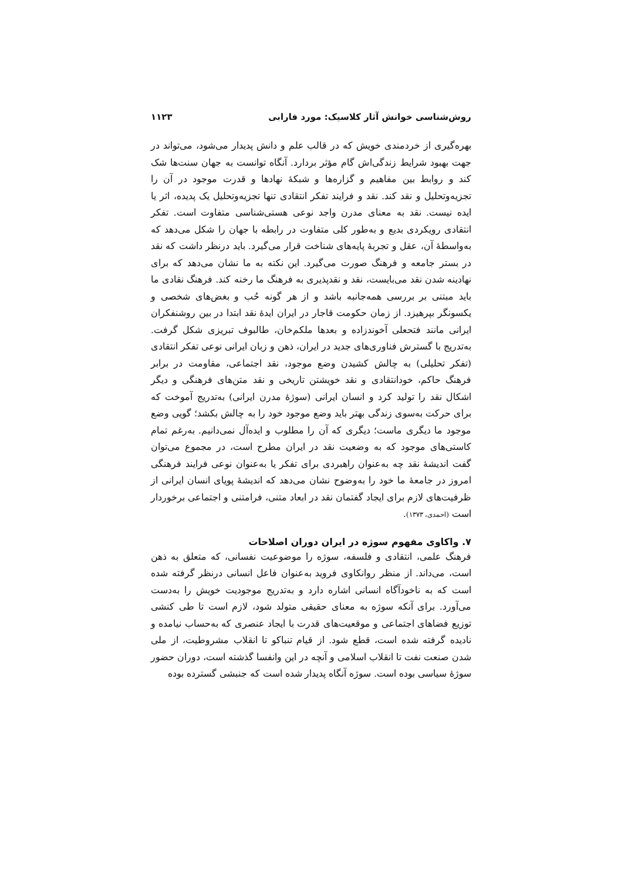روش‌شناسی خوانش آثار کلاسیک: مورد فارابی ۱۱۲۳
بهره‌گیری از خردمندی خویش که در قالب علم و دانش پدیدار می‌شود، می‌تواند در جهت بهبود شرایط زندگی‌اش گام مؤثر بردارد. آنگاه توانست به جهان سنت‌ها شک کند و روابط بین مفاهیم و گزاره‌ها و شبکهٔ نهادها و قدرت موجود در آن را تجزیه‌وتحلیل و نقد کند. نقد و فرایند تفکر انتقادی تنها تجزیه‌وتحلیل یک پدیده، اثر یا ایده نیست. نقد به معنای مدرن واجد نوعی هستی‌شناسی متفاوت است. تفکر انتقادی رویکردی بدیع و به‌طور کلی متفاوت در رابطه با جهان را شکل می‌دهد که به‌واسطهٔ آن، عقل و تجربهٔ پایه‌های شناخت قرار می‌گیرد. باید درنظر داشت که نقد در بستر جامعه و فرهنگ صورت می‌گیرد. این نکته به ما نشان می‌دهد که برای نهادینه شدن نقد می‌بایست، نقد و نقدپذیری به فرهنگ ما رخنه کند. فرهنگ نقادی ما باید مبتنی بر بررسی همه‌جانبه باشد و از هر گونه حُب و بغض‌های شخصی و یکسونگر بپرهیزد. از زمان حکومت قاجار در ایران ایدهٔ نقد ابتدا در بین روشنفکران ایرانی مانند فتحعلی آخوندزاده و بعدها ملکم‌خان، طالبوف تبریزی شکل گرفت. به‌تدریج با گسترش فناوری‌های جدید در ایران، ذهن و زبان ایرانی نوعی تفکر انتقادی (تفکر تحلیلی) به چالش کشیدن وضع موجود، نقد اجتماعی، مقاومت در برابر فرهنگ حاکم، خودانتقادی و نقد خویشتن تاریخی و نقد متن‌های فرهنگی و دیگر اشکال نقد را تولید کرد و انسان ایرانی (سوژهٔ مدرن ایرانی) به‌تدریج آموخت که برای حرکت به‌سوی زندگی بهتر باید وضع موجود خود را به چالش بکشد؛ گویی وضع موجود ما دیگری ماست؛ دیگری که آن را مطلوب و ایده‌آل نمی‌دانیم. به‌رغم تمام کاستی‌های موجود که به وضعیت نقد در ایران مطرح است، در مجموع می‌توان گفت اندیشهٔ نقد چه به‌عنوان راهبردی برای تفکر یا به‌عنوان نوعی فرایند فرهنگی امروز در جامعهٔ ما خود را به‌وضوح نشان می‌دهد که اندیشهٔ پویای انسان ایرانی از ظرفیت‌های لازم برای ایجاد گفتمان نقد در ابعاد متنی، فرامتنی و اجتماعی برخوردار است (احمدی، ۱۳۷۳).
۷. واکاوی مفهوم سوژه در ایران دوران اصلاحات
فرهنگ علمی، انتقادی و فلسفه، سوژه را موضوعیت نفسانی، که متعلق به ذهن است، می‌داند. از منظر روانکاوی فروید به‌عنوان فاعل انسانی درنظر گرفته شده است که به ناخودآگاه انسانی اشاره دارد و به‌تدریج موجودیت خویش را به‌دست می‌آورد. برای آنکه سوژه به معنای حقیقی متولد شود، لازم است تا طی کنشی توزیع فضاهای اجتماعی و موقعیت‌های قدرت با ایجاد عنصری که به‌حساب نیامده و نادیده گرفته شده است، قطع شود. از قیام تنباکو تا انقلاب مشروطیت، از ملی شدن صنعت نفت تا انقلاب اسلامی و آنچه در این وانفسا گذشته است، دوران حضور سوژهٔ سیاسی بوده است. سوژه آنگاه پدیدار شده است که جنبشی گسترده بوده